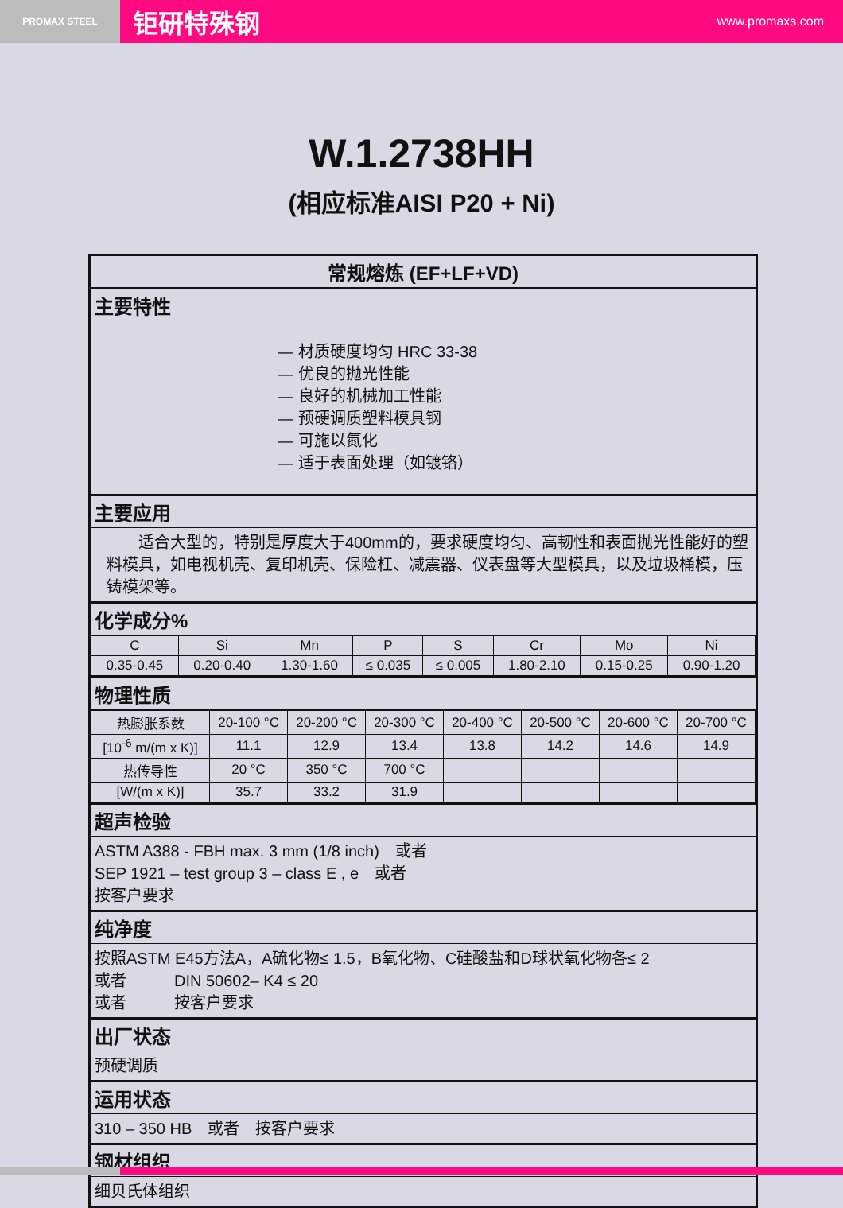PROMAX STEEL
钜研特殊钢 www.promaxs.com
W.1.2738HH
(相应标准AISI P20 + Ni)
常规熔炼 (EF+LF+VD)
主要特性
— 材质硬度均匀 HRC 33-38
— 优良的抛光性能
— 良好的机械加工性能
— 预硬调质塑料模具钢
— 可施以氮化
— 适于表面处理（如镀铬）
主要应用
　　适合大型的，特别是厚度大于400mm的，要求硬度均匀、高韧性和表面抛光性能好的塑料模具，如电视机壳、复印机壳、保险杠、减震器、仪表盘等大型模具，以及垃圾桶模，压铸模架等。
化学成分%
| C | Si | Mn | P | S | Cr | Mo | Ni |
| --- | --- | --- | --- | --- | --- | --- | --- |
| 0.35-0.45 | 0.20-0.40 | 1.30-1.60 | ≤ 0.035 | ≤ 0.005 | 1.80-2.10 | 0.15-0.25 | 0.90-1.20 |
物理性质
| 热膨胀系数 | 20-100 °C | 20-200 °C | 20-300 °C | 20-400 °C | 20-500 °C | 20-600 °C | 20-700 °C |
| [10<sup>-6</sup> m/(m x K)] | 11.1 | 12.9 | 13.4 | 13.8 | 14.2 | 14.6 | 14.9 |
| 热传导性 | 20 °C | 350 °C | 700 °C | | | | |
| [W/(m x K)] | 35.7 | 33.2 | 31.9 | | | | |
超声检验
ASTM A388 - FBH max. 3 mm (1/8 inch)　或者
SEP 1921 – test group 3 – class E , e　或者
按客户要求
纯净度
按照ASTM E45方法A，A硫化物≤ 1.5，B氧化物、C硅酸盐和D球状氧化物各≤ 2
或者　　　DIN 50602– K4 ≤ 20
或者　　　按客户要求
出厂状态
预硬调质
运用状态
310 – 350 HB　或者　按客户要求
钢材组织
细贝氏体组织